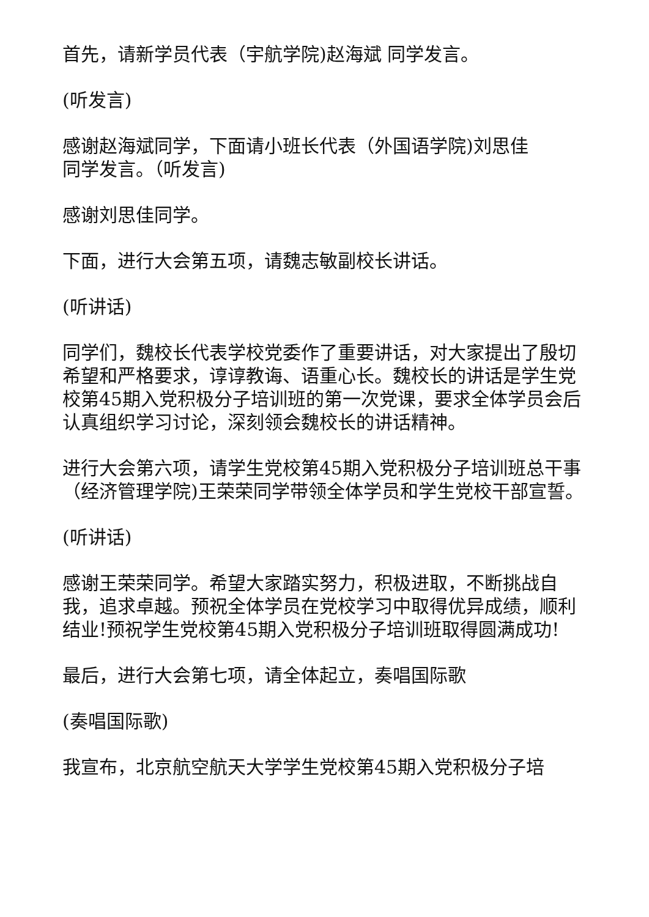首先，请新学员代表（宇航学院)赵海斌 同学发言。
(听发言)
感谢赵海斌同学，下面请小班长代表（外国语学院)刘思佳
同学发言。（听发言)
感谢刘思佳同学。
下面，进行大会第五项，请魏志敏副校长讲话。
(听讲话)
同学们，魏校长代表学校党委作了重要讲话，对大家提出了殷切希望和严格要求，谆谆教诲、语重心长。魏校长的讲话是学生党校第45期入党积极分子培训班的第一次党课，要求全体学员会后认真组织学习讨论，深刻领会魏校长的讲话精神。
进行大会第六项，请学生党校第45期入党积极分子培训班总干事（经济管理学院)王荣荣同学带领全体学员和学生党校干部宣誓。
(听讲话)
感谢王荣荣同学。希望大家踏实努力，积极进取，不断挑战自我，追求卓越。预祝全体学员在党校学习中取得优异成绩，顺利结业!预祝学生党校第45期入党积极分子培训班取得圆满成功!
最后，进行大会第七项，请全体起立，奏唱国际歌
(奏唱国际歌)
我宣布，北京航空航天大学学生党校第45期入党积极分子培